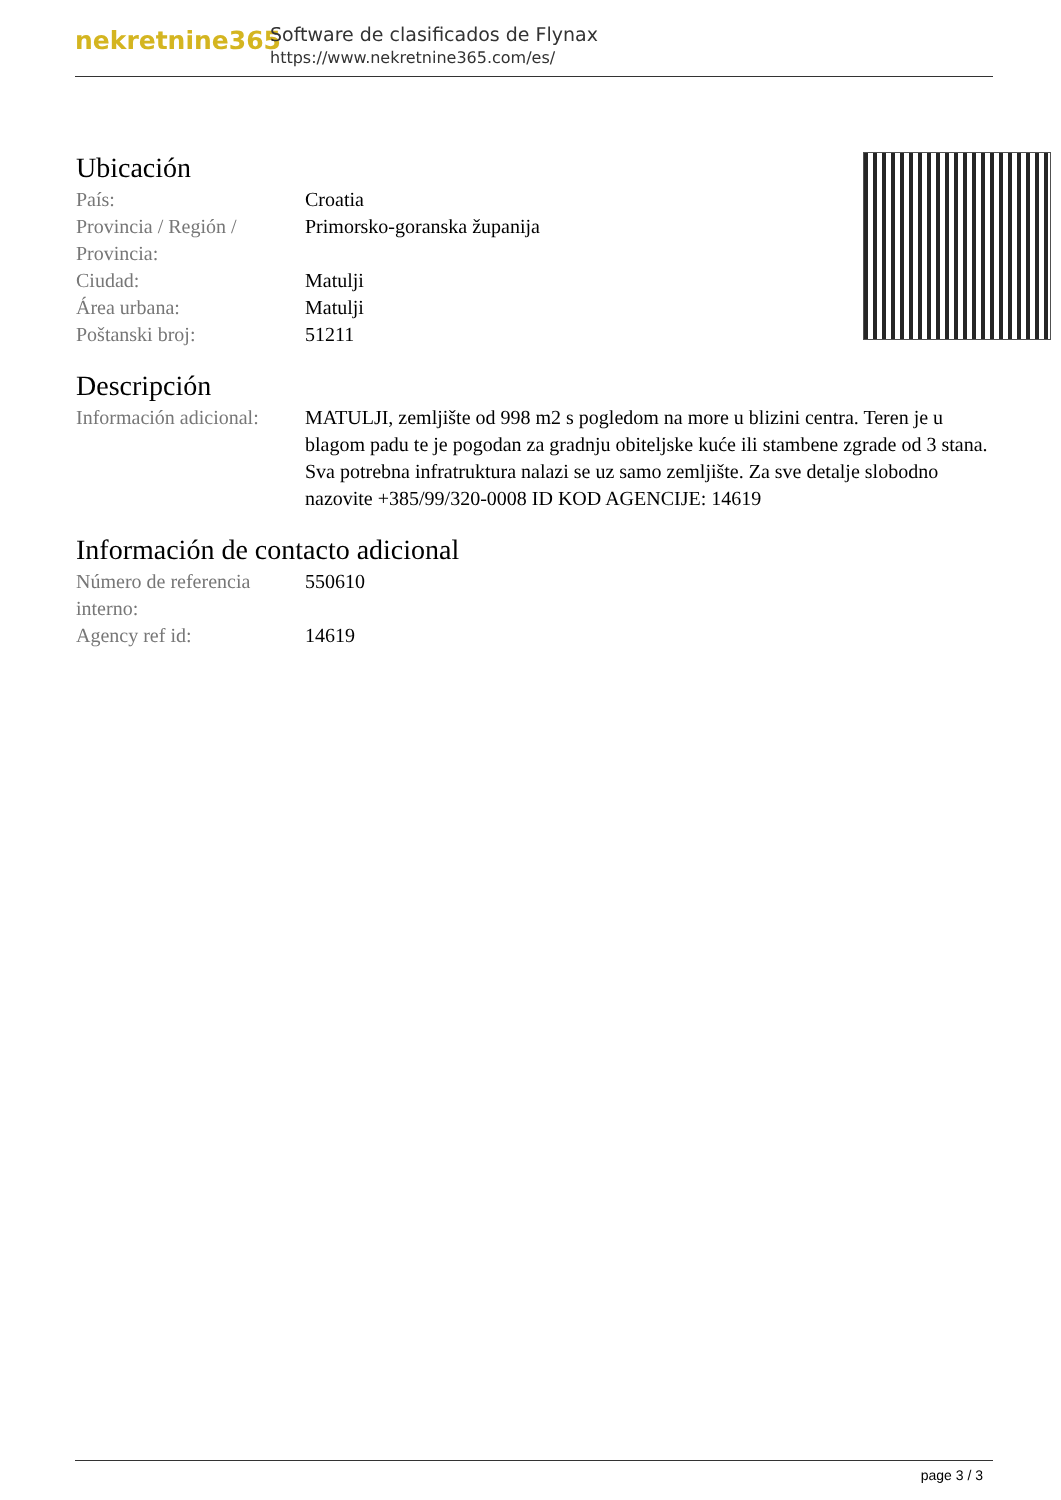nekretnine365
Software de clasificados de Flynax
https://www.nekretnine365.com/es/
Ubicación
| País: | Croatia |
| Provincia / Región / Provincia: | Primorsko-goranska županija |
| Ciudad: | Matulji |
| Área urbana: | Matulji |
| Poštanski broj: | 51211 |
Descripción
| Información adicional: | MATULJI, zemljište od 998 m2 s pogledom na more u blizini centra. Teren je u blagom padu te je pogodan za gradnju obiteljske kuće ili stambene zgrade od 3 stana. Sva potrebna infratruktura nalazi se uz samo zemljište. Za sve detalje slobodno nazovite +385/99/320-0008 ID KOD AGENCIJE: 14619 |
Información de contacto adicional
| Número de referencia interno: | 550610 |
| Agency ref id: | 14619 |
page 3 / 3